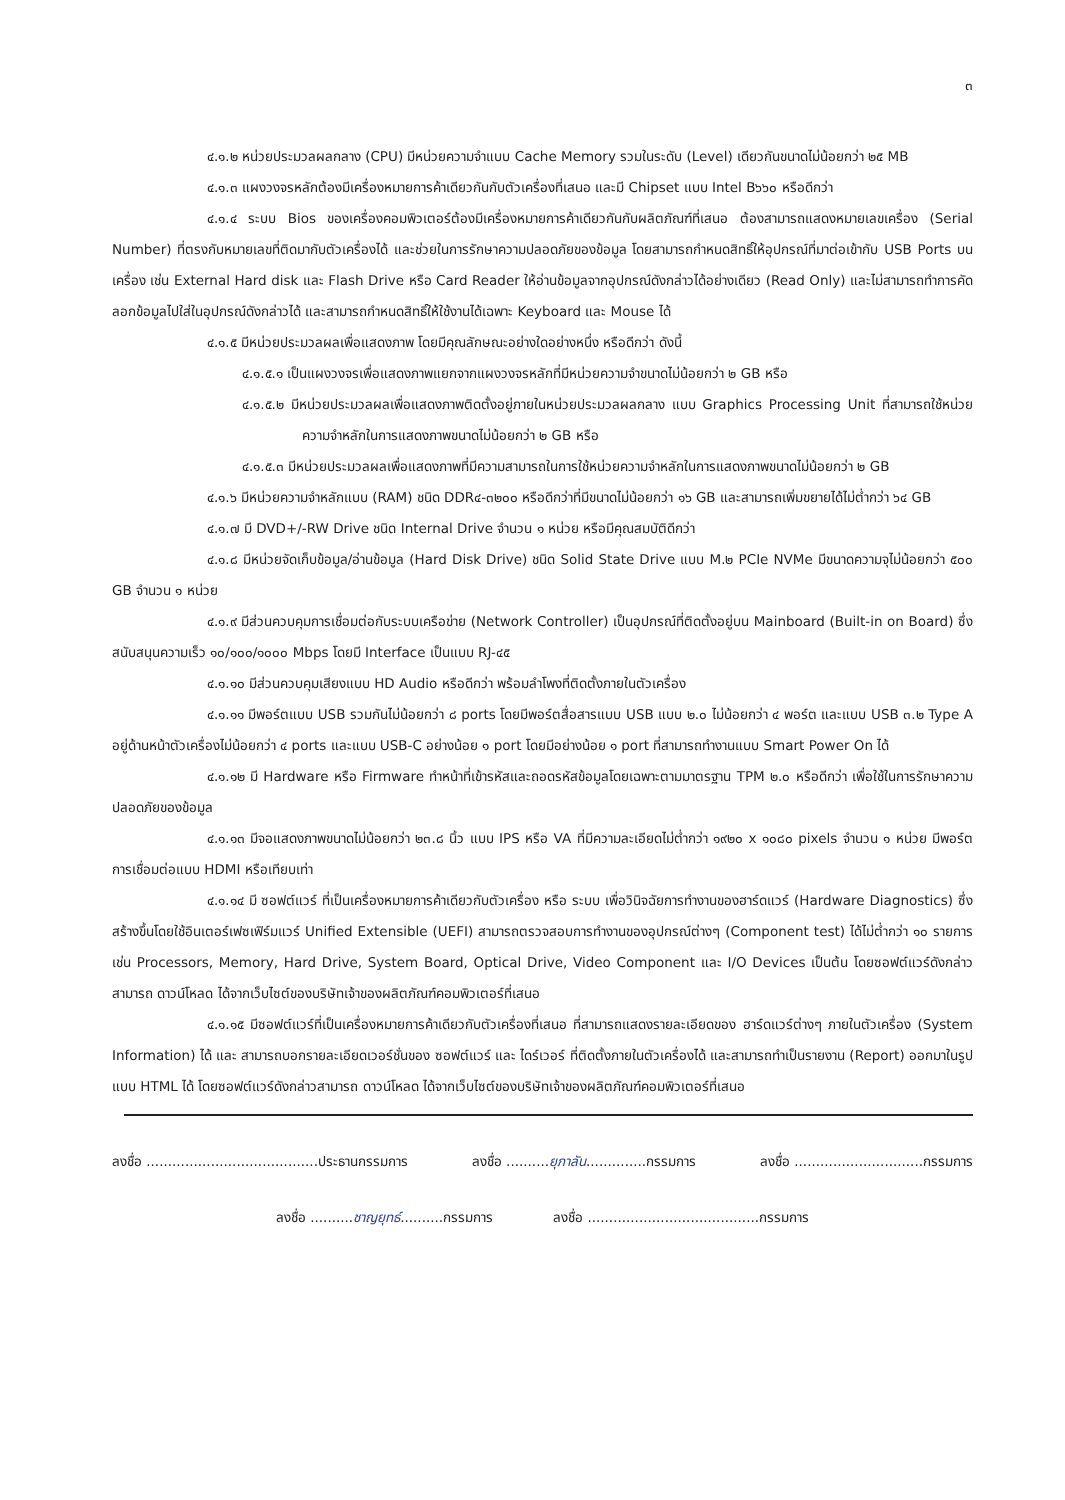๓
๔.๑.๒ หน่วยประมวลผลกลาง (CPU) มีหน่วยความจำแบบ Cache Memory รวมในระดับ (Level) เดียวกันขนาดไม่น้อยกว่า ๒๕ MB
๔.๑.๓ แผงวงจรหลักต้องมีเครื่องหมายการค้าเดียวกันกับตัวเครื่องที่เสนอ และมี Chipset แบบ Intel B๖๖๐ หรือดีกว่า
๔.๑.๔ ระบบ Bios ของเครื่องคอมพิวเตอร์ต้องมีเครื่องหมายการค้าเดียวกันกับผลิตภัณฑ์ที่เสนอ ต้องสามารถแสดงหมายเลขเครื่อง (Serial Number) ที่ตรงกับหมายเลขที่ติดมากับตัวเครื่องได้ และช่วยในการรักษาความปลอดภัยของข้อมูล โดยสามารถกำหนดสิทธิ์ให้อุปกรณ์ที่มาต่อเข้ากับ USB Ports บนเครื่อง เช่น External Hard disk และ Flash Drive หรือ Card Reader ให้อ่านข้อมูลจากอุปกรณ์ดังกล่าวได้อย่างเดียว (Read Only) และไม่สามารถทำการคัดลอกข้อมูลไปใส่ในอุปกรณ์ดังกล่าวได้ และสามารถกำหนดสิทธิ์ให้ใช้งานได้เฉพาะ Keyboard และ Mouse ได้
๔.๑.๕ มีหน่วยประมวลผลเพื่อแสดงภาพ โดยมีคุณลักษณะอย่างใดอย่างหนึ่ง หรือดีกว่า ดังนี้
๔.๑.๕.๑ เป็นแผงวงจรเพื่อแสดงภาพแยกจากแผงวงจรหลักที่มีหน่วยความจำขนาดไม่น้อยกว่า ๒ GB หรือ
๔.๑.๕.๒ มีหน่วยประมวลผลเพื่อแสดงภาพติดตั้งอยู่ภายในหน่วยประมวลผลกลาง แบบ Graphics Processing Unit ที่สามารถใช้หน่วยความจำหลักในการแสดงภาพขนาดไม่น้อยกว่า ๒ GB หรือ
๔.๑.๕.๓ มีหน่วยประมวลผลเพื่อแสดงภาพที่มีความสามารถในการใช้หน่วยความจำหลักในการแสดงภาพขนาดไม่น้อยกว่า ๒ GB
๔.๑.๖ มีหน่วยความจำหลักแบบ (RAM) ชนิด DDR๔-๓๒๐๐ หรือดีกว่าที่มีขนาดไม่น้อยกว่า ๑๖ GB และสามารถเพิ่มขยายได้ไม่ต่ำกว่า ๖๔ GB
๔.๑.๗ มี DVD+/-RW Drive ชนิด Internal Drive จำนวน ๑ หน่วย หรือมีคุณสมบัติดีกว่า
๔.๑.๘ มีหน่วยจัดเก็บข้อมูล/อ่านข้อมูล (Hard Disk Drive) ชนิด Solid State Drive แบบ M.๒ PCIe NVMe มีขนาดความจุไม่น้อยกว่า ๕๐๐ GB จำนวน ๑ หน่วย
๔.๑.๙ มีส่วนควบคุมการเชื่อมต่อกับระบบเครือข่าย (Network Controller) เป็นอุปกรณ์ที่ติดตั้งอยู่บน Mainboard (Built-in on Board) ซึ่งสนับสนุนความเร็ว ๑๐/๑๐๐/๑๐๐๐ Mbps โดยมี Interface เป็นแบบ RJ-๔๕
๔.๑.๑๐ มีส่วนควบคุมเสียงแบบ HD Audio หรือดีกว่า พร้อมลำโพงที่ติดตั้งภายในตัวเครื่อง
๔.๑.๑๑ มีพอร์ตแบบ USB รวมกันไม่น้อยกว่า ๘ ports โดยมีพอร์ตสื่อสารแบบ USB แบบ ๒.๐ ไม่น้อยกว่า ๔ พอร์ต และแบบ USB ๓.๒ Type A อยู่ด้านหน้าตัวเครื่องไม่น้อยกว่า ๔ ports และแบบ USB-C อย่างน้อย ๑ port โดยมีอย่างน้อย ๑ port ที่สามารถทำงานแบบ Smart Power On ได้
๔.๑.๑๒ มี Hardware หรือ Firmware ทำหน้าที่เข้ารหัสและถอดรหัสข้อมูลโดยเฉพาะตามมาตรฐาน TPM ๒.๐ หรือดีกว่า เพื่อใช้ในการรักษาความปลอดภัยของข้อมูล
๔.๑.๑๓ มีจอแสดงภาพขนาดไม่น้อยกว่า ๒๓.๘ นิ้ว แบบ IPS หรือ VA ที่มีความละเอียดไม่ต่ำกว่า ๑๙๒๐ x ๑๐๘๐ pixels จำนวน ๑ หน่วย มีพอร์ตการเชื่อมต่อแบบ HDMI หรือเทียบเท่า
๔.๑.๑๔ มี ซอฟต์แวร์ ที่เป็นเครื่องหมายการค้าเดียวกับตัวเครื่อง หรือ ระบบ เพื่อวินิจฉัยการทำงานของฮาร์ดแวร์ (Hardware Diagnostics) ซึ่งสร้างขึ้นโดยใช้อินเตอร์เฟซเฟิร์มแวร์ Unified Extensible (UEFI) สามารถตรวจสอบการทำงานของอุปกรณ์ต่างๆ (Component test) ได้ไม่ต่ำกว่า ๑๐ รายการ เช่น Processors, Memory, Hard Drive, System Board, Optical Drive, Video Component และ I/O Devices เป็นต้น โดยซอฟต์แวร์ดังกล่าวสามารถ ดาวน์โหลด ได้จากเว็บไซต์ของบริษัทเจ้าของผลิตภัณฑ์คอมพิวเตอร์ที่เสนอ
๔.๑.๑๕ มีซอฟต์แวร์ที่เป็นเครื่องหมายการค้าเดียวกับตัวเครื่องที่เสนอ ที่สามารถแสดงรายละเอียดของ ฮาร์ดแวร์ต่างๆ ภายในตัวเครื่อง (System Information) ได้ และ สามารถบอกรายละเอียดเวอร์ชั่นของ ซอฟต์แวร์ และ ไดร์เวอร์ ที่ติดตั้งภายในตัวเครื่องได้ และสามารถทำเป็นรายงาน (Report) ออกมาในรูปแบบ HTML ได้ โดยซอฟต์แวร์ดังกล่าวสามารถ ดาวน์โหลด ได้จากเว็บไซต์ของบริษัทเจ้าของผลิตภัณฑ์คอมพิวเตอร์ที่เสนอ
ลงชื่อ ........................................ประธานกรรมการ ลงชื่อ ..........ยุภาลัน..............กรรมการ ลงชื่อ ..............................กรรมการ
ลงชื่อ ..........ชาญยุทธ์..........กรรมการ ลงชื่อ ........................................กรรมการ